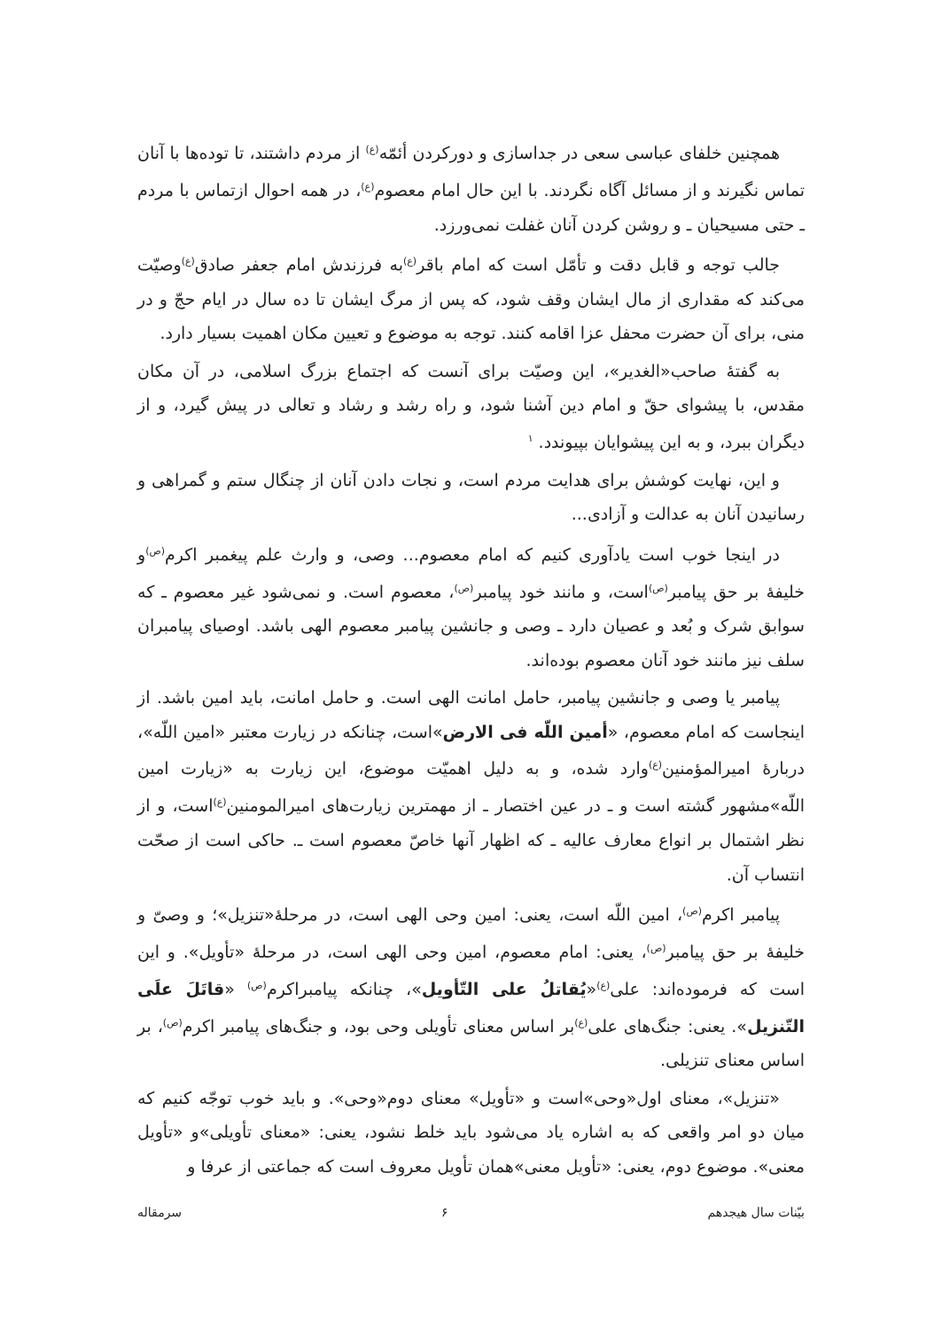همچنین خلفای عباسی سعی در جداسازی و دورکردن أئمّه<sup>(ع)</sup> از مردم داشتند، تا توده‌ها با آنان تماس نگیرند و از مسائل آگاه نگردند. با این حال امام معصوم<sup>(ع)</sup>، در همه احوال ازتماس با مردم ـ حتی مسیحیان ـ و روشن کردن آنان غفلت نمی‌ورزد.
جالب توجه و قابل دقت و تأمّل است که امام باقر<sup>(ع)</sup>به فرزندش امام جعفر صادق<sup>(ع)</sup>وصیّت می‌کند که مقداری از مال ایشان وقف شود، که پس از مرگ ایشان تا ده سال در ایام حجّ و در منی، برای آن حضرت محفل عزا اقامه کنند. توجه به موضوع و تعیین مکان اهمیت بسیار دارد.
به گفتهٔ صاحب«الغدیر»، این وصیّت برای آنست که اجتماع بزرگ اسلامی، در آن مکان مقدس، با پیشوای حقّ و امام دین آشنا شود، و راه رشد و رشاد و تعالی در پیش گیرد، و از دیگران ببرد، و به این پیشوایان بپیوندد. <sup>۱</sup>
و این، نهایت کوشش برای هدایت مردم است، و نجات دادن آنان از چنگال ستم و گمراهی و رسانیدن آنان به عدالت و آزادی...
در اینجا خوب است یادآوری کنیم که امام معصوم... وصی، و وارث علم پیغمبر اکرم<sup>(ص)</sup>و خلیفهٔ بر حق پیامبر<sup>(ص)</sup>است، و مانند خود پیامبر<sup>(ص)</sup>، معصوم است. و نمی‌شود غیر معصوم ـ که سوابق شرک و بُعد و عصیان دارد ـ وصی و جانشین پیامبر معصوم الهی باشد. اوصیای پیامبران سلف نیز مانند خود آنان معصوم بوده‌اند.
پیامبر یا وصی و جانشین پیامبر، حامل امانت الهی است. و حامل امانت، باید امین باشد. از اینجاست که امام معصوم، «أمین اللّه فی الارض»است، چنانکه در زیارت معتبر «امین اللّه»، دربارهٔ امیرالمؤمنین<sup>(ع)</sup>وارد شده، و به دلیل اهمیّت موضوع، این زیارت به «زیارت امین اللّه»مشهور گشته است و ـ در عین اختصار ـ از مهمترین زیارت‌های امیرالمومنین<sup>(ع)</sup>است، و از نظر اشتمال بر انواع معارف عالیه ـ که اظهار آنها خاصّ معصوم است ـ. حاکی است از صحّت انتساب آن.
پیامبر اکرم<sup>(ص)</sup>، امین اللّه است، یعنی: امین وحی الهی است، در مرحلهٔ«تنزیل»؛ و وصیّ و خلیفهٔ بر حق پیامبر<sup>(ص)</sup>، یعنی: امام معصوم، امین وحی الهی است، در مرحلهٔ «تأویل». و این است که فرموده‌اند: علی<sup>(ع)</sup>«یُقاتلُ علی التّأویل»، چنانکه پیامبراکرم<sup>(ص)</sup> «قاتَلَ علَی التّنزیل». یعنی: جنگ‌های علی<sup>(ع)</sup>بر اساس معنای تأویلی وحی بود، و جنگ‌های پیامبر اکرم<sup>(ص)</sup>، بر اساس معنای تنزیلی.
«تنزیل»، معنای اول«وحی»است و «تأویل» معنای دوم«وحی». و باید خوب توجّه کنیم که میان دو امر واقعی که به اشاره یاد می‌شود باید خلط نشود، یعنی: «معنای تأویلی»و «تأویل معنی». موضوع دوم، یعنی: «تأویل معنی»همان تأویل معروف است که جماعتی از عرفا و
بیّنات سال هیجدهم ۶ سرمقاله